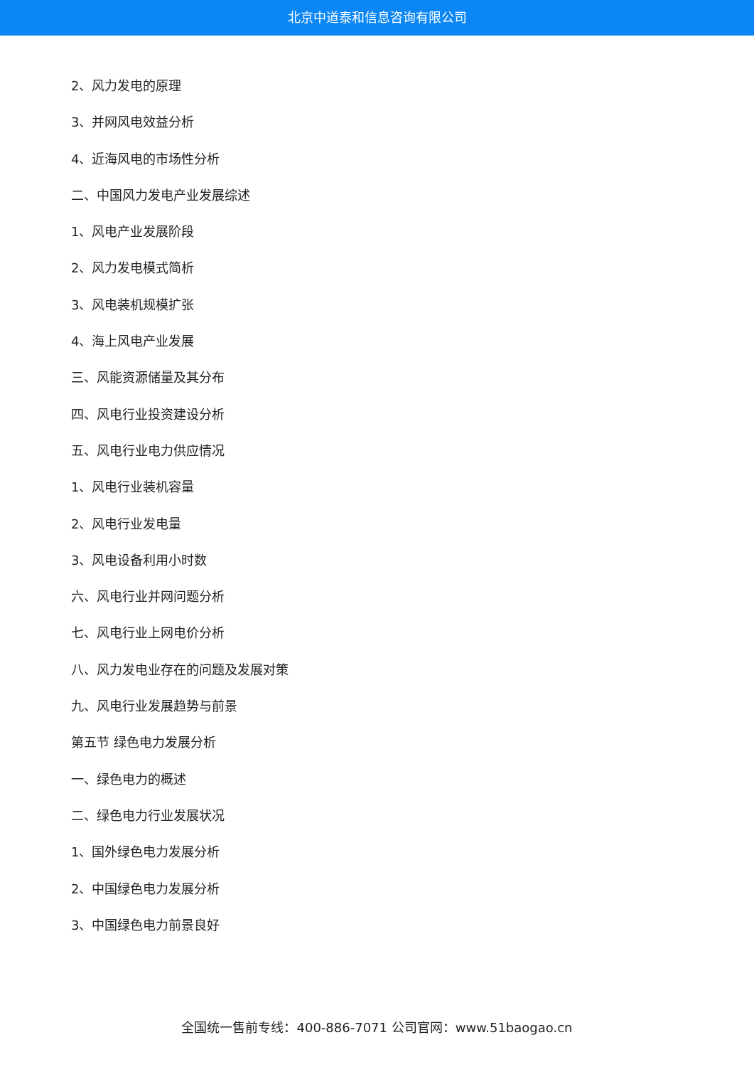北京中道泰和信息咨询有限公司
2、风力发电的原理
3、并网风电效益分析
4、近海风电的市场性分析
二、中国风力发电产业发展综述
1、风电产业发展阶段
2、风力发电模式简析
3、风电装机规模扩张
4、海上风电产业发展
三、风能资源储量及其分布
四、风电行业投资建设分析
五、风电行业电力供应情况
1、风电行业装机容量
2、风电行业发电量
3、风电设备利用小时数
六、风电行业并网问题分析
七、风电行业上网电价分析
八、风力发电业存在的问题及发展对策
九、风电行业发展趋势与前景
第五节 绿色电力发展分析
一、绿色电力的概述
二、绿色电力行业发展状况
1、国外绿色电力发展分析
2、中国绿色电力发展分析
3、中国绿色电力前景良好
全国统一售前专线：400-886-7071 公司官网：www.51baogao.cn